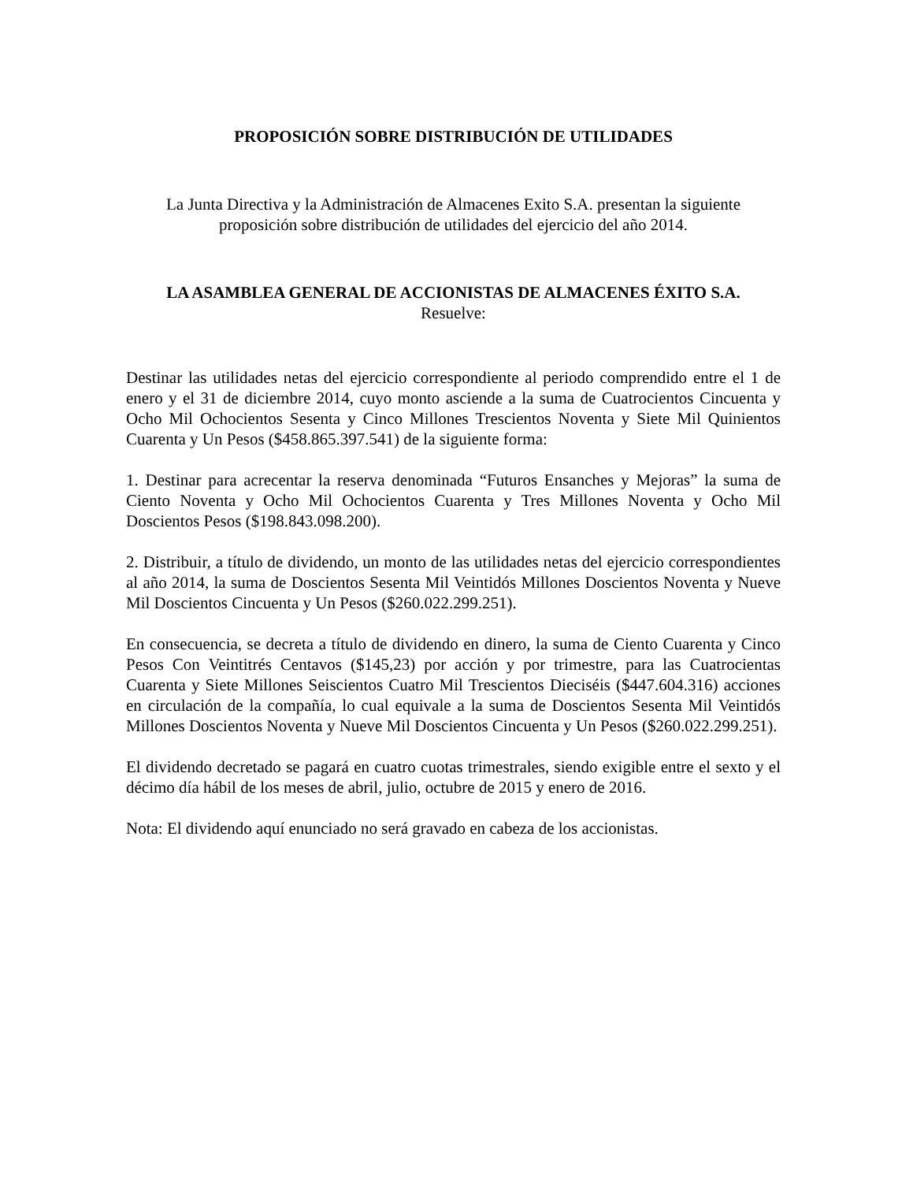PROPOSICIÓN SOBRE DISTRIBUCIÓN DE UTILIDADES
La Junta Directiva y la Administración de Almacenes Exito S.A. presentan la siguiente proposición sobre distribución de utilidades del ejercicio del año 2014.
LA ASAMBLEA GENERAL DE ACCIONISTAS DE ALMACENES ÉXITO S.A.
Resuelve:
Destinar las utilidades netas del ejercicio correspondiente al periodo comprendido entre el 1 de enero y el 31 de diciembre 2014, cuyo monto asciende a la suma de Cuatrocientos Cincuenta y Ocho Mil Ochocientos Sesenta y Cinco Millones Trescientos Noventa y Siete Mil Quinientos Cuarenta y Un Pesos ($458.865.397.541) de la siguiente forma:
1. Destinar para acrecentar la reserva denominada “Futuros Ensanches y Mejoras” la suma de Ciento Noventa y Ocho Mil Ochocientos Cuarenta y Tres Millones Noventa y Ocho Mil Doscientos Pesos ($198.843.098.200).
2. Distribuir, a título de dividendo, un monto de las utilidades netas del ejercicio correspondientes al año 2014, la suma de Doscientos Sesenta Mil Veintidós Millones Doscientos Noventa y Nueve Mil Doscientos Cincuenta y Un Pesos ($260.022.299.251).
En consecuencia, se decreta a título de dividendo en dinero, la suma de Ciento Cuarenta y Cinco Pesos Con Veintitrés Centavos ($145,23) por acción y por trimestre, para las Cuatrocientas Cuarenta y Siete Millones Seiscientos Cuatro Mil Trescientos Dieciséis ($447.604.316) acciones en circulación de la compañía, lo cual equivale a la suma de Doscientos Sesenta Mil Veintidós Millones Doscientos Noventa y Nueve Mil Doscientos Cincuenta y Un Pesos ($260.022.299.251).
El dividendo decretado se pagará en cuatro cuotas trimestrales, siendo exigible entre el sexto y el décimo día hábil de los meses de abril, julio, octubre de 2015 y enero de 2016.
Nota: El dividendo aquí enunciado no será gravado en cabeza de los accionistas.